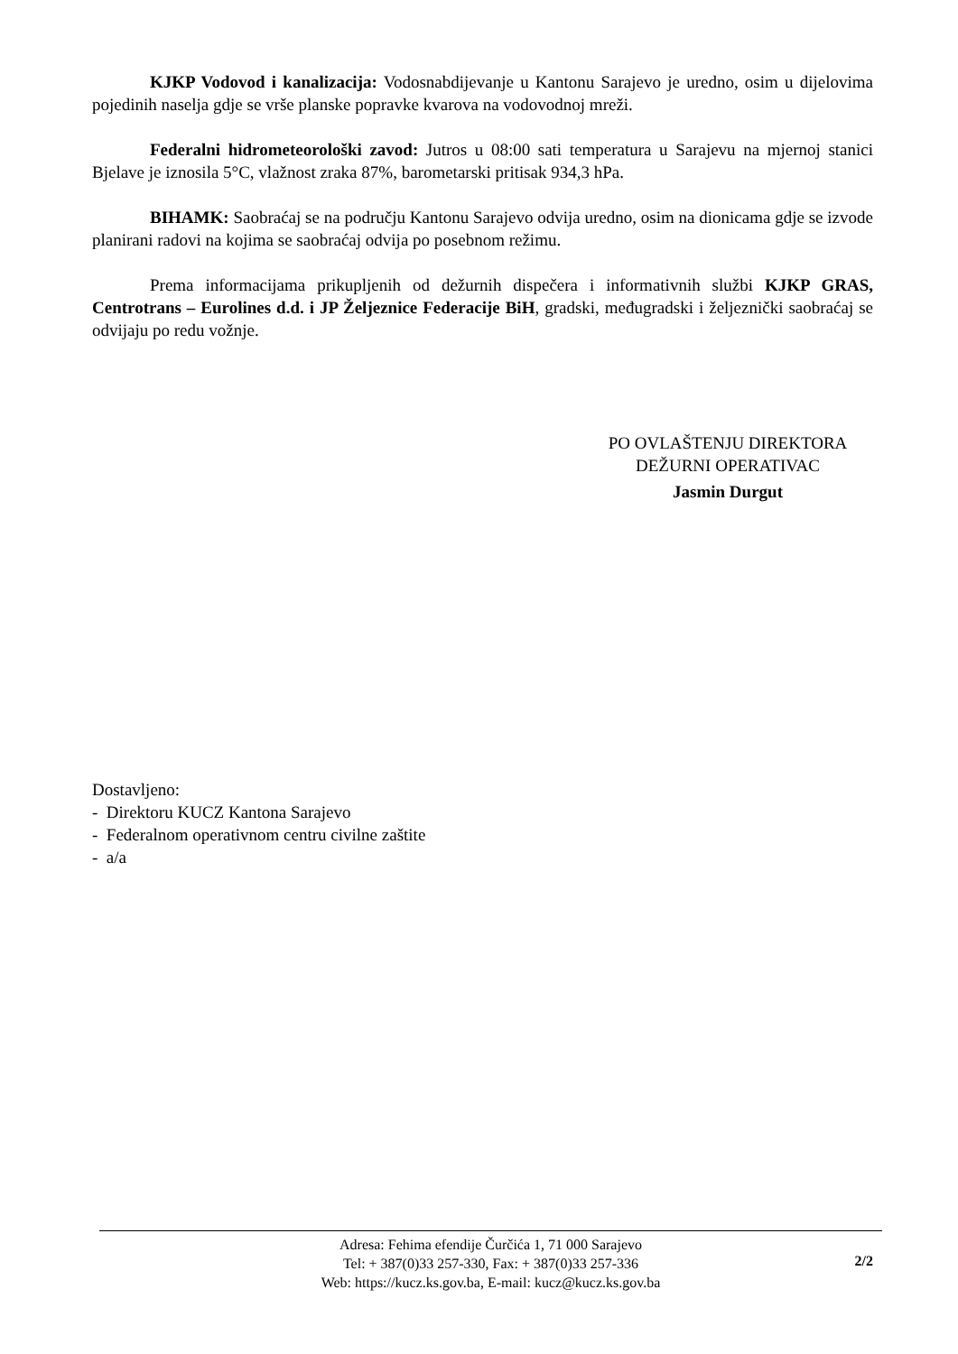KJKP Vodovod i kanalizacija: Vodosnabdijevanje u Kantonu Sarajevo je uredno, osim u dijelovima pojedinih naselja gdje se vrše planske popravke kvarova na vodovodnoj mreži.
Federalni hidrometeorološki zavod: Jutros u 08:00 sati temperatura u Sarajevu na mjernoj stanici Bjelave je iznosila 5°C, vlažnost zraka 87%, barometarski pritisak 934,3 hPa.
BIHAMK: Saobraćaj se na području Kantonu Sarajevo odvija uredno, osim na dionicama gdje se izvode planirani radovi na kojima se saobraćaj odvija po posebnom režimu.
Prema informacijama prikupljenih od dežurnih dispečera i informativnih službi KJKP GRAS, Centrotrans – Eurolines d.d. i JP Željeznice Federacije BiH, gradski, međugradski i željeznički saobraćaj se odvijaju po redu vožnje.
PO OVLAŠTENJU DIREKTORA
DEŽURNI OPERATIVAC
Jasmin Durgut
Dostavljeno:
- Direktoru KUCZ Kantona Sarajevo
- Federalnom operativnom centru civilne zaštite
- a/a
Adresa: Fehima efendije Čurčića 1, 71 000 Sarajevo
Tel: + 387(0)33 257-330, Fax: + 387(0)33 257-336
Web: https://kucz.ks.gov.ba, E-mail: kucz@kucz.ks.gov.ba
2/2